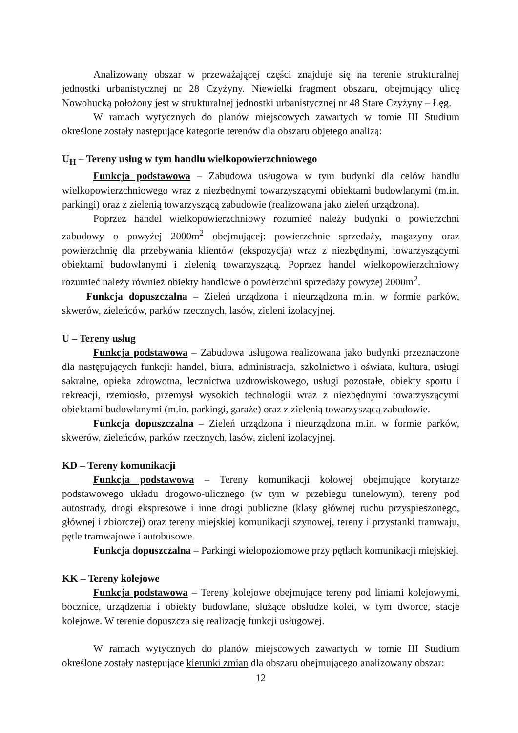Analizowany obszar w przeważającej części znajduje się na terenie strukturalnej jednostki urbanistycznej nr 28 Czyżyny. Niewielki fragment obszaru, obejmujący ulicę Nowohucką położony jest w strukturalnej jednostki urbanistycznej nr 48 Stare Czyżyny – Łęg.
W ramach wytycznych do planów miejscowych zawartych w tomie III Studium określone zostały następujące kategorie terenów dla obszaru objętego analizą:
U<sub>H</sub> – Tereny usług w tym handlu wielkopowierzchniowego
Funkcja podstawowa – Zabudowa usługowa w tym budynki dla celów handlu wielkopowierzchniowego wraz z niezbędnymi towarzyszącymi obiektami budowlanymi (m.in. parkingi) oraz z zielenią towarzyszącą zabudowie (realizowana jako zieleń urządzona).
Poprzez handel wielkopowierzchniowy rozumieć należy budynki o powierzchni zabudowy o powyżej 2000m<sup>2</sup> obejmującej: powierzchnie sprzedaży, magazyny oraz powierzchnię dla przebywania klientów (ekspozycja) wraz z niezbędnymi, towarzyszącymi obiektami budowlanymi i zielenią towarzyszącą. Poprzez handel wielkopowierzchniowy rozumieć należy również obiekty handlowe o powierzchni sprzedaży powyżej 2000m<sup>2</sup>.
Funkcja dopuszczalna – Zieleń urządzona i nieurządzona m.in. w formie parków, skwerów, zieleńców, parków rzecznych, lasów, zieleni izolacyjnej.
U – Tereny usług
Funkcja podstawowa – Zabudowa usługowa realizowana jako budynki przeznaczone dla następujących funkcji: handel, biura, administracja, szkolnictwo i oświata, kultura, usługi sakralne, opieka zdrowotna, lecznictwa uzdrowiskowego, usługi pozostałe, obiekty sportu i rekreacji, rzemiosło, przemysł wysokich technologii wraz z niezbędnymi towarzyszącymi obiektami budowlanymi (m.in. parkingi, garaże) oraz z zielenią towarzyszącą zabudowie.
Funkcja dopuszczalna – Zieleń urządzona i nieurządzona m.in. w formie parków, skwerów, zieleńców, parków rzecznych, lasów, zieleni izolacyjnej.
KD – Tereny komunikacji
Funkcja podstawowa – Tereny komunikacji kołowej obejmujące korytarze podstawowego układu drogowo-ulicznego (w tym w przebiegu tunelowym), tereny pod autostrady, drogi ekspresowe i inne drogi publiczne (klasy głównej ruchu przyspieszonego, głównej i zbiorczej) oraz tereny miejskiej komunikacji szynowej, tereny i przystanki tramwaju, pętle tramwajowe i autobusowe.
Funkcja dopuszczalna – Parkingi wielopoziomowe przy pętlach komunikacji miejskiej.
KK – Tereny kolejowe
Funkcja podstawowa – Tereny kolejowe obejmujące tereny pod liniami kolejowymi, bocznice, urządzenia i obiekty budowlane, służące obsłudze kolei, w tym dworce, stacje kolejowe. W terenie dopuszcza się realizację funkcji usługowej.
W ramach wytycznych do planów miejscowych zawartych w tomie III Studium określone zostały następujące kierunki zmian dla obszaru obejmującego analizowany obszar:
12